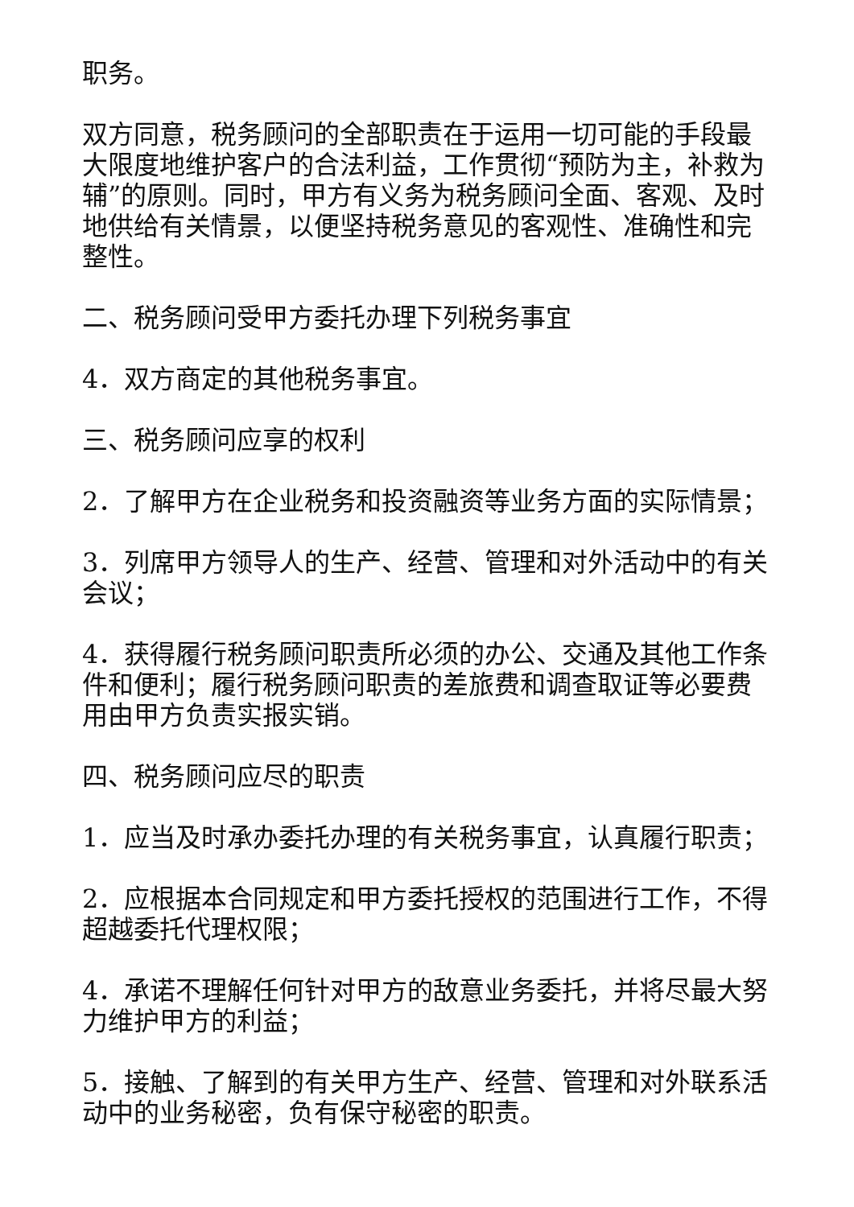职务。
双方同意，税务顾问的全部职责在于运用一切可能的手段最大限度地维护客户的合法利益，工作贯彻“预防为主，补救为辅”的原则。同时，甲方有义务为税务顾问全面、客观、及时地供给有关情景，以便坚持税务意见的客观性、准确性和完整性。
二、税务顾问受甲方委托办理下列税务事宜
4．双方商定的其他税务事宜。
三、税务顾问应享的权利
2．了解甲方在企业税务和投资融资等业务方面的实际情景；
3．列席甲方领导人的生产、经营、管理和对外活动中的有关会议；
4．获得履行税务顾问职责所必须的办公、交通及其他工作条件和便利；履行税务顾问职责的差旅费和调查取证等必要费用由甲方负责实报实销。
四、税务顾问应尽的职责
1．应当及时承办委托办理的有关税务事宜，认真履行职责；
2．应根据本合同规定和甲方委托授权的范围进行工作，不得超越委托代理权限；
4．承诺不理解任何针对甲方的敌意业务委托，并将尽最大努力维护甲方的利益；
5．接触、了解到的有关甲方生产、经营、管理和对外联系活动中的业务秘密，负有保守秘密的职责。